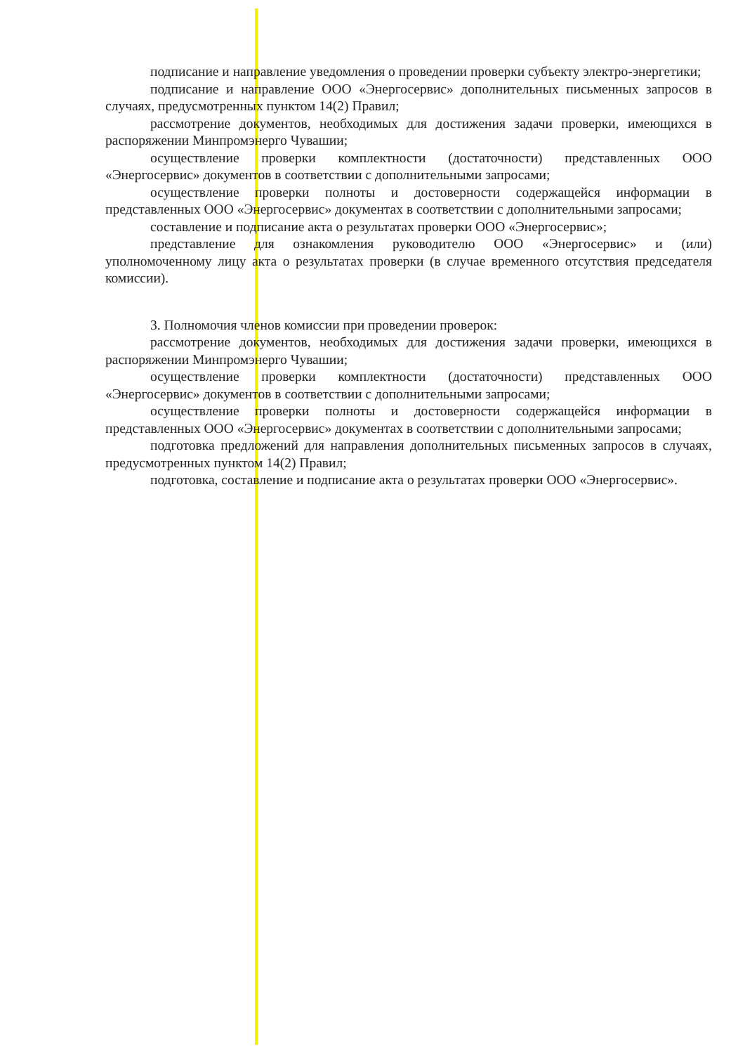подписание и направление уведомления о проведении проверки субъекту электро-энергетики;
подписание и направление ООО «Энергосервис» дополнительных письменных запросов в случаях, предусмотренных пунктом 14(2) Правил;
рассмотрение документов, необходимых для достижения задачи проверки, имеющихся в распоряжении Минпромэнерго Чувашии;
осуществление проверки комплектности (достаточности) представленных ООО «Энергосервис» документов в соответствии с дополнительными запросами;
осуществление проверки полноты и достоверности содержащейся информации в представленных ООО «Энергосервис» документах в соответствии с дополнительными запросами;
составление и подписание акта о результатах проверки ООО «Энергосервис»;
представление для ознакомления руководителю ООО «Энергосервис» и (или) уполномоченному лицу акта о результатах проверки (в случае временного отсутствия председателя комиссии).
3. Полномочия членов комиссии при проведении проверок:
рассмотрение документов, необходимых для достижения задачи проверки, имеющихся в распоряжении Минпромэнерго Чувашии;
осуществление проверки комплектности (достаточности) представленных ООО «Энергосервис» документов в соответствии с дополнительными запросами;
осуществление проверки полноты и достоверности содержащейся информации в представленных ООО «Энергосервис» документах в соответствии с дополнительными запросами;
подготовка предложений для направления дополнительных письменных запросов в случаях, предусмотренных пунктом 14(2) Правил;
подготовка, составление и подписание акта о результатах проверки ООО «Энергосервис».